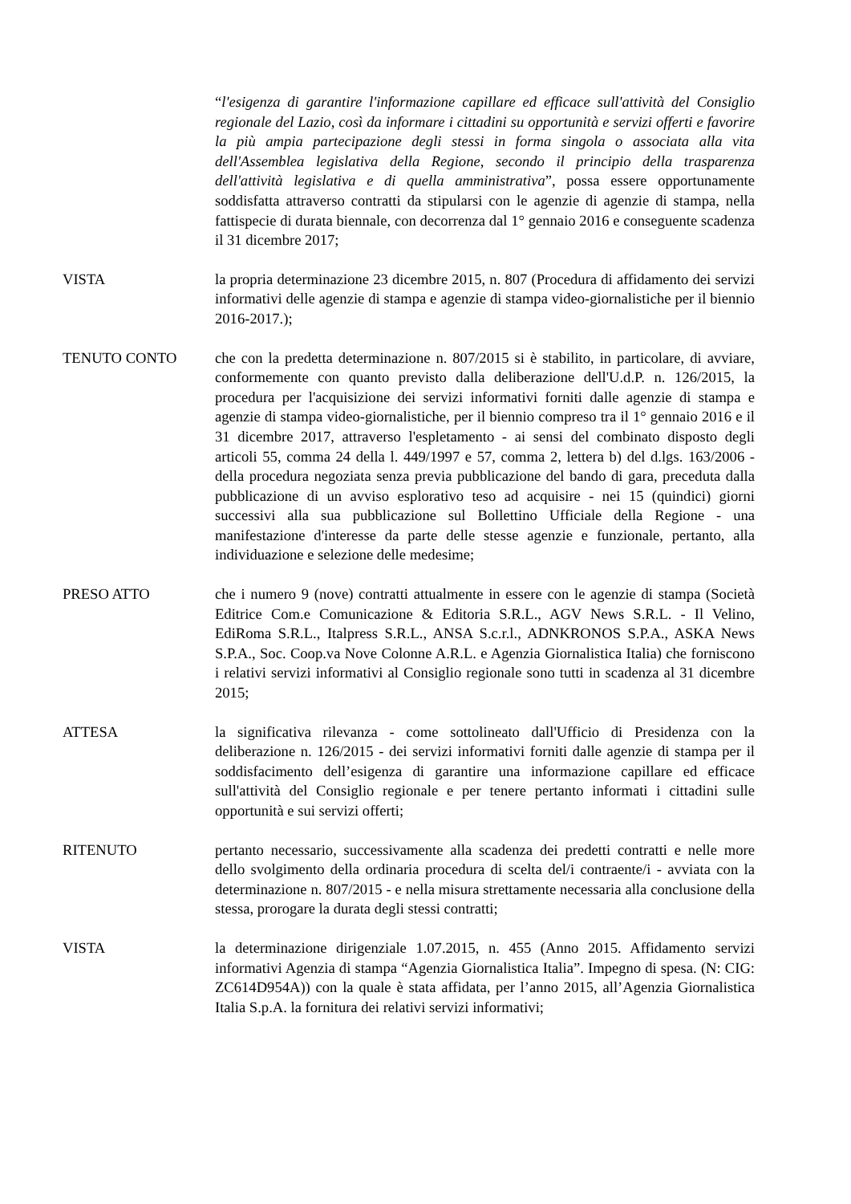“l'esigenza di garantire l'informazione capillare ed efficace sull'attività del Consiglio regionale del Lazio, così da informare i cittadini su opportunità e servizi offerti e favorire la più ampia partecipazione degli stessi in forma singola o associata alla vita dell'Assemblea legislativa della Regione, secondo il principio della trasparenza dell'attività legislativa e di quella amministrativa”, possa essere opportunamente soddisfatta attraverso contratti da stipularsi con le agenzie di agenzie di stampa, nella fattispecie di durata biennale, con decorrenza dal 1° gennaio 2016 e conseguente scadenza il 31 dicembre 2017;
VISTA la propria determinazione 23 dicembre 2015, n. 807 (Procedura di affidamento dei servizi informativi delle agenzie di stampa e agenzie di stampa video-giornalistiche per il biennio 2016-2017.);
TENUTO CONTO che con la predetta determinazione n. 807/2015 si è stabilito, in particolare, di avviare, conformemente con quanto previsto dalla deliberazione dell'U.d.P. n. 126/2015, la procedura per l'acquisizione dei servizi informativi forniti dalle agenzie di stampa e agenzie di stampa video-giornalistiche, per il biennio compreso tra il 1° gennaio 2016 e il 31 dicembre 2017, attraverso l'espletamento - ai sensi del combinato disposto degli articoli 55, comma 24 della l. 449/1997 e 57, comma 2, lettera b) del d.lgs. 163/2006 - della procedura negoziata senza previa pubblicazione del bando di gara, preceduta dalla pubblicazione di un avviso esplorativo teso ad acquisire - nei 15 (quindici) giorni successivi alla sua pubblicazione sul Bollettino Ufficiale della Regione - una manifestazione d'interesse da parte delle stesse agenzie e funzionale, pertanto, alla individuazione e selezione delle medesime;
PRESO ATTO che i numero 9 (nove) contratti attualmente in essere con le agenzie di stampa (Società Editrice Com.e Comunicazione & Editoria S.R.L., AGV News S.R.L. - Il Velino, EdiRoma S.R.L., Italpress S.R.L., ANSA S.c.r.l., ADNKRONOS S.P.A., ASKA News S.P.A., Soc. Coop.va Nove Colonne A.R.L. e Agenzia Giornalistica Italia) che forniscono i relativi servizi informativi al Consiglio regionale sono tutti in scadenza al 31 dicembre 2015;
ATTESA la significativa rilevanza - come sottolineato dall'Ufficio di Presidenza con la deliberazione n. 126/2015 - dei servizi informativi forniti dalle agenzie di stampa per il soddisfacimento dell’esigenza di garantire una informazione capillare ed efficace sull'attività del Consiglio regionale e per tenere pertanto informati i cittadini sulle opportunità e sui servizi offerti;
RITENUTO pertanto necessario, successivamente alla scadenza dei predetti contratti e nelle more dello svolgimento della ordinaria procedura di scelta del/i contraente/i - avviata con la determinazione n. 807/2015 - e nella misura strettamente necessaria alla conclusione della stessa, prorogare la durata degli stessi contratti;
VISTA la determinazione dirigenziale 1.07.2015, n. 455 (Anno 2015. Affidamento servizi informativi Agenzia di stampa “Agenzia Giornalistica Italia”. Impegno di spesa. (N: CIG: ZC614D954A)) con la quale è stata affidata, per l’anno 2015, all’Agenzia Giornalistica Italia S.p.A. la fornitura dei relativi servizi informativi;